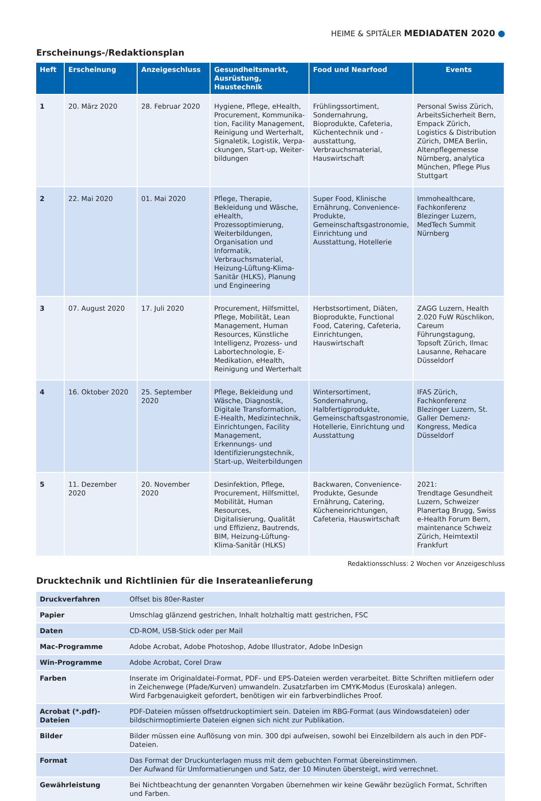HEIME & SPITÄLER MEDIADATEN 2020
Erscheinungs-/Redaktionsplan
| Heft | Erscheinung | Anzeigeschluss | Gesundheitsmarkt, Ausrüstung, Haustechnik | Food und Nearfood | Events |
| --- | --- | --- | --- | --- | --- |
| 1 | 20. März 2020 | 28. Februar 2020 | Hygiene, Pflege, eHealth, Procurement, Kommunika­tion, Facility Management, Reinigung und Werterhalt, Signaletik, Logistik, Verpa­ckungen, Start-up, Weiter­bildungen | Frühlingssortiment, Sondernahrung, Bioprodukte, Cafeteria, Küchentechnik und -ausstattung, Verbrauchsmaterial, Hauswirtschaft | Personal Swiss Zürich, ArbeitsSicherheit Bern, Empack Zürich, Logistics & Distribution Zürich, DMEA Berlin, Altenpflege­messe Nürnberg, analytica München, Pflege Plus Stuttgart |
| 2 | 22. Mai 2020 | 01. Mai 2020 | Pflege, Therapie, Bekleidung und Wäsche, eHealth, Prozessoptimierung, Weiter­bildungen, Organisation und Informatik, Verbrauchsmate­rial, Heizung-Lüftung-Klima-Sanitär (HLKS), Planung und Engineering | Super Food, Klinische Ernährung, Convenience-Produkte, Gemeinschaftsgastronomie, Einrichtung und Ausstattung, Hotellerie | Immohealthcare, Fachkonferenz Blezinger Luzern, MedTech Summit Nürnberg |
| 3 | 07. August 2020 | 17. Juli 2020 | Procurement, Hilfsmittel, Pflege, Mobilität, Lean Management, Human Resources, Künstliche Intelligenz, Prozess- und Labortechnologie, E-Medikation, eHealth, Reinigung und Werterhalt | Herbstsortiment, Diäten, Bioprodukte, Functional Food, Catering, Cafeteria, Einrichtungen, Hauswirtschaft | ZAGG Luzern, Health 2.020 FuW Rüschlikon, Careum Führungstagung, Topsoft Zürich, Ilmac Lausanne, Rehacare Düsseldorf |
| 4 | 16. Oktober 2020 | 25. September 2020 | Pflege, Bekleidung und Wäsche, Diagnostik, Digitale Transformation, E-Health, Medizintechnik, Einrichtun­gen, Facility Management, Erkennungs- und Identifizierungstechnik, Start-up, Weiterbildungen | Wintersortiment, Sondernahrung, Halbfertigprodukte, Gemeinschaftsgastronomie, Hotellerie, Einrichtung und Ausstattung | IFAS Zürich, Fachkonferenz Blezinger Luzern, St. Galler Demenz-Kongress, Medica Düsseldorf |
| 5 | 11. Dezember 2020 | 20. November 2020 | Desinfektion, Pflege, Procurement, Hilfsmittel, Mobilität, Human Resources, Digitalisierung, Qualität und Effizienz, Bautrends, BIM, Heizung-Lüftung-Klima-Sanitär (HLKS) | Backwaren, Convenience-Produkte, Gesunde Ernährung, Catering, Kücheneinrichtungen, Cafeteria, Hauswirtschaft | 2021: Trendtage Gesundheit Luzern, Schweizer Planer­tag Brugg, Swiss e-Health Forum Bern, maintenance Schweiz Zürich, Heimtextil Frankfurt |
Redaktionsschluss: 2 Wochen vor Anzeigeschluss
Drucktechnik und Richtlinien für die Inserateanlieferung
| Druckverfahren | Offset bis 80er-Raster |
| Papier | Umschlag glänzend gestrichen, Inhalt holzhaltig matt gestrichen, FSC |
| Daten | CD-ROM, USB-Stick oder per Mail |
| Mac-Programme | Adobe Acrobat, Adobe Photoshop, Adobe Illustrator, Adobe InDesign |
| Win-Programme | Adobe Acrobat, Corel Draw |
| Farben | Inserate im Originaldatei-Format, PDF- und EPS-Dateien werden verarbeitet. Bitte Schriften mitliefern oder in Zeichenwege (Pfade/Kurven) umwandeln. Zusatzfarben im CMYK-Modus (Euroskala) anlegen. Wird Farbgenauigkeit gefordert, benötigen wir ein farbverbindliches Proof. |
| Acrobat (*.pdf)-Dateien | PDF-Dateien müssen offsetdruckoptimiert sein. Dateien im RBG-Format (aus Windowsdateien) oder bildschirmoptimierte Dateien eignen sich nicht zur Publikation. |
| Bilder | Bilder müssen eine Auflösung von min. 300 dpi aufweisen, sowohl bei Einzelbildern als auch in den PDF-Dateien. |
| Format | Das Format der Druckunterlagen muss mit dem gebuchten Format übereinstimmen. Der Aufwand für Umformatierungen und Satz, der 10 Minuten übersteigt, wird verrechnet. |
| Gewährleistung | Bei Nichtbeachtung der genannten Vorgaben übernehmen wir keine Gewähr bezüglich Format, Schriften und Farben. |